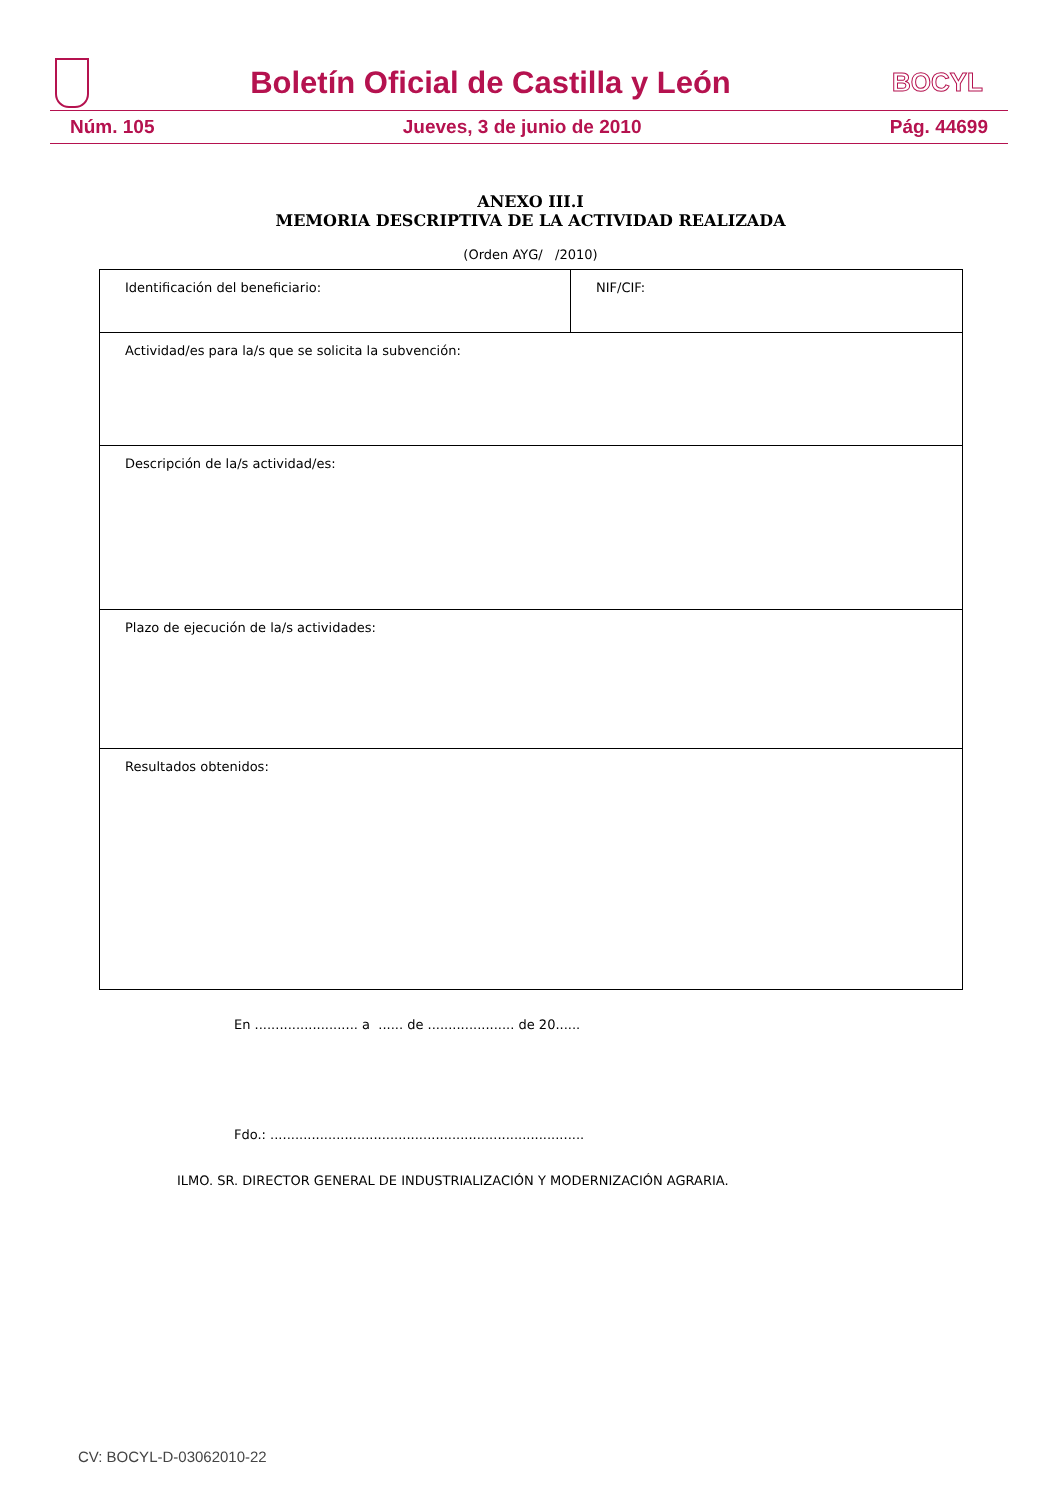Boletín Oficial de Castilla y León
BOCYL
Núm. 105 Jueves, 3 de junio de 2010 Pág. 44699
ANEXO III.I
MEMORIA DESCRIPTIVA DE LA ACTIVIDAD REALIZADA
(Orden AYG/ /2010)
| Identificación del beneficiario: | NIF/CIF: |
| Actividad/es para la/s que se solicita la subvención: | |
| Descripción de la/s actividad/es: | |
| Plazo de ejecución de la/s actividades: | |
| Resultados obtenidos: | |
En ......................... a ...... de ..................... de 20......
Fdo.: ............................................................................
ILMO. SR. DIRECTOR GENERAL DE INDUSTRIALIZACIÓN Y MODERNIZACIÓN AGRARIA.
CV: BOCYL-D-03062010-22